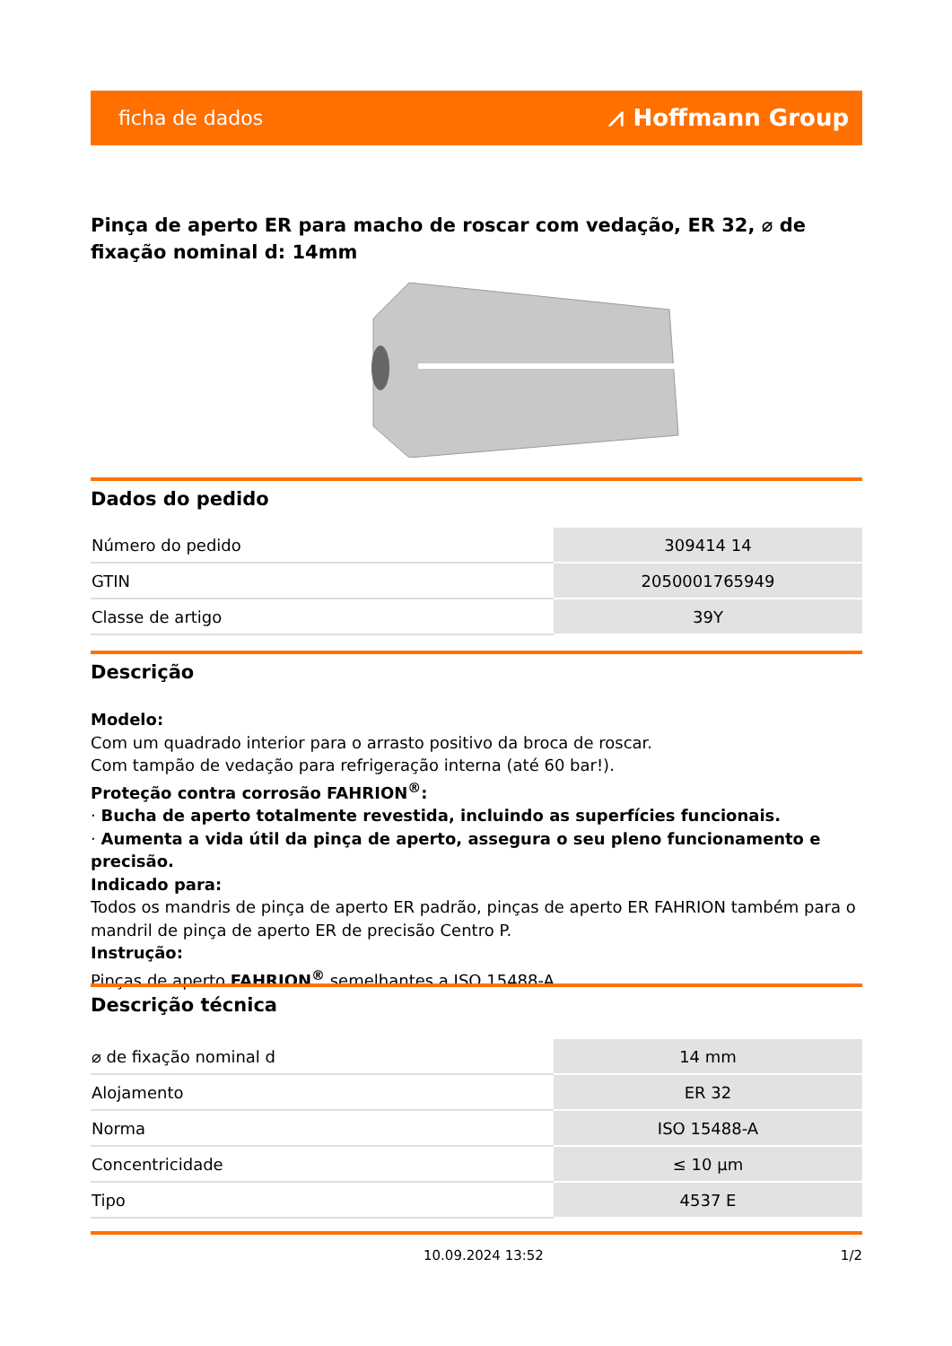ficha de dados ⩘ Hoffmann Group
Pinça de aperto ER para macho de roscar com vedação, ER 32, ⌀ de fixação nominal d: 14mm
Dados do pedido
| Número do pedido | 309414 14 |
| GTIN | 2050001765949 |
| Classe de artigo | 39Y |
Descrição
Modelo:
Com um quadrado interior para o arrasto positivo da broca de roscar.
Com tampão de vedação para refrigeração interna (até 60 bar!).
Proteção contra corrosão FAHRION<sup>®</sup>:
· Bucha de aperto totalmente revestida, incluindo as superfícies funcionais.
· Aumenta a vida útil da pinça de aperto, assegura o seu pleno funcionamento e precisão.
Indicado para:
Todos os mandris de pinça de aperto ER padrão, pinças de aperto ER FAHRION também para o mandril de pinça de aperto ER de precisão Centro P.
Instrução:
Pinças de aperto FAHRION<sup>®</sup> semelhantes a ISO 15488-A.
Descrição técnica
| ⌀ de fixação nominal d | 14 mm |
| Alojamento | ER 32 |
| Norma | ISO 15488-A |
| Concentricidade | ≤ 10 µm |
| Tipo | 4537 E |
10.09.2024 13:52 1/2